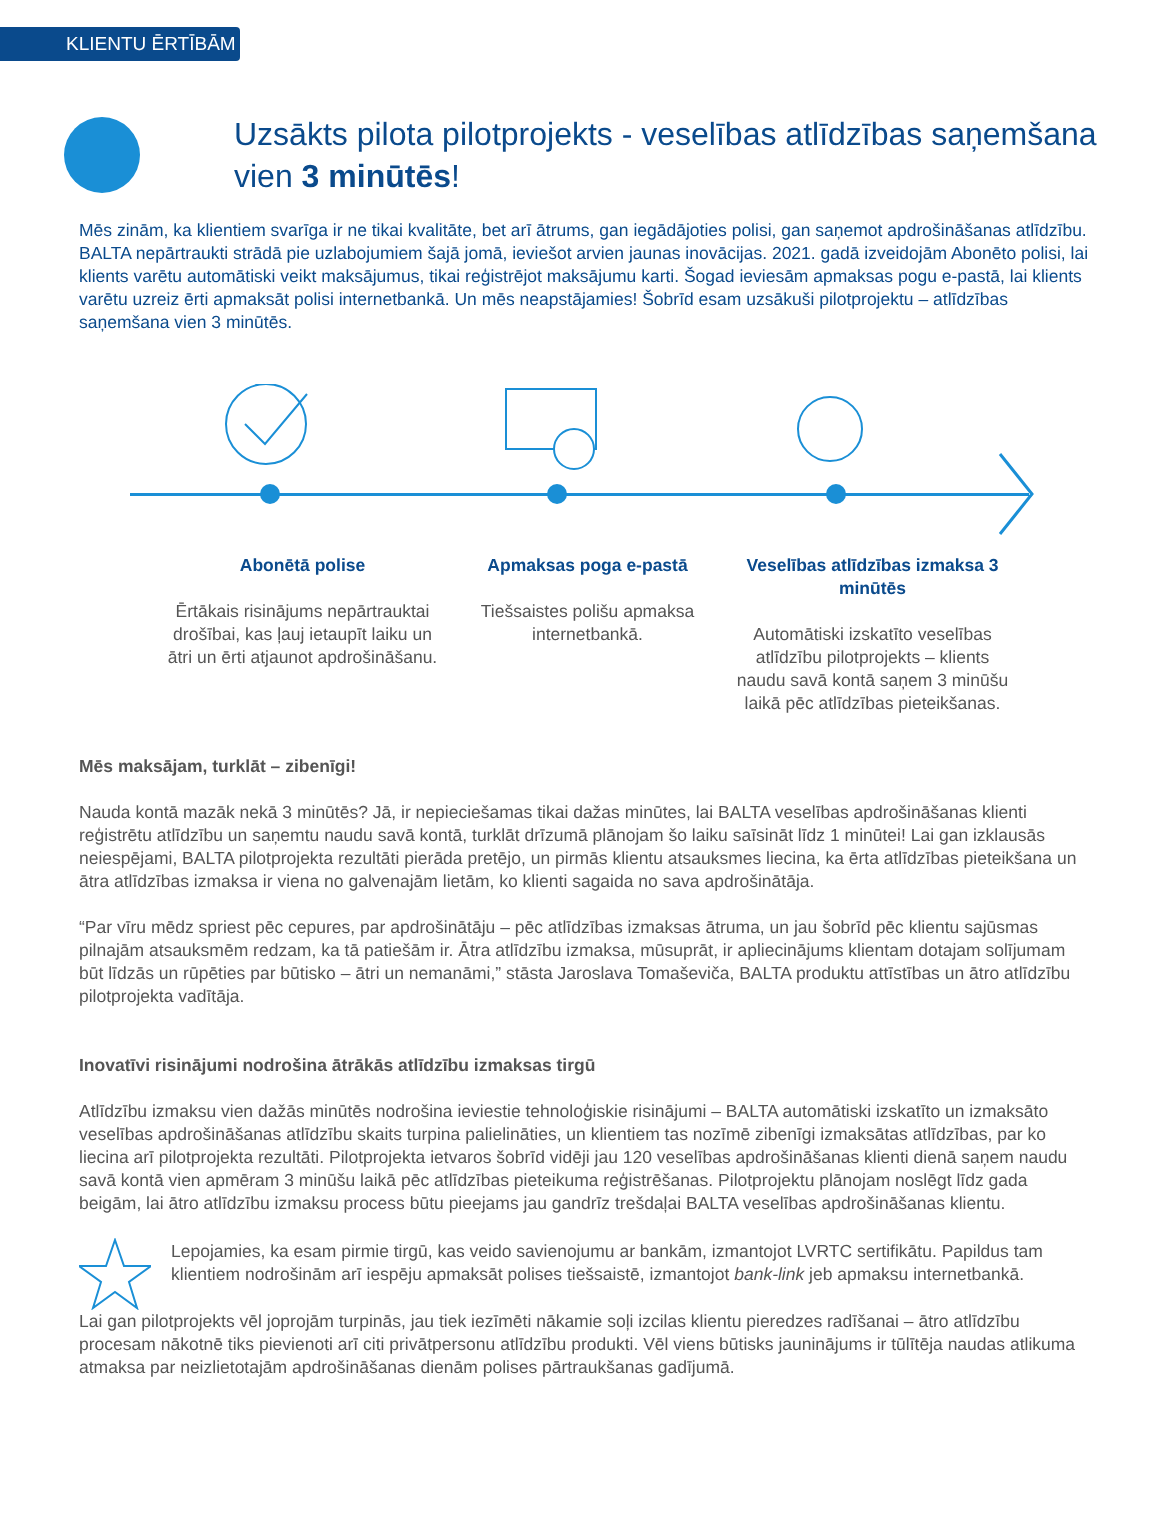KLIENTU ĒRTĪBĀM
Uzsākts pilota pilotprojekts - veselības atlīdzības saņemšana vien 3 minūtēs!
Mēs zinām, ka klientiem svarīga ir ne tikai kvalitāte, bet arī ātrums, gan iegādājoties polisi, gan saņemot apdrošināšanas atlīdzību. BALTA nepārtraukti strādā pie uzlabojumiem šajā jomā, ieviešot arvien jaunas inovācijas. 2021. gadā izveidojām Abonēto polisi, lai klients varētu automātiski veikt maksājumus, tikai reģistrējot maksājumu karti. Šogad ieviesām apmaksas pogu e-pastā, lai klients varētu uzreiz ērti apmaksāt polisi internetbankā. Un mēs neapstājamies! Šobrīd esam uzsākuši pilotprojektu – atlīdzības saņemšana vien 3 minūtēs.
Abonētā polise
Ērtākais risinājums nepārtrauktai drošībai, kas ļauj ietaupīt laiku un ātri un ērti atjaunot apdrošināšanu.
Apmaksas poga e-pastā
Tiešsaistes polišu apmaksa internetbankā.
Veselības atlīdzības izmaksa 3 minūtēs
Automātiski izskatīto veselības atlīdzību pilotprojekts – klients naudu savā kontā saņem 3 minūšu laikā pēc atlīdzības pieteikšanas.
Mēs maksājam, turklāt – zibenīgi!
Nauda kontā mazāk nekā 3 minūtēs? Jā, ir nepieciešamas tikai dažas minūtes, lai BALTA veselības apdrošināšanas klienti reģistrētu atlīdzību un saņemtu naudu savā kontā, turklāt drīzumā plānojam šo laiku saīsināt līdz 1 minūtei! Lai gan izklausās neiespējami, BALTA pilotprojekta rezultāti pierāda pretējo, un pirmās klientu atsauksmes liecina, ka ērta atlīdzības pieteikšana un ātra atlīdzības izmaksa ir viena no galvenajām lietām, ko klienti sagaida no sava apdrošinātāja.
“Par vīru mēdz spriest pēc cepures, par apdrošinātāju – pēc atlīdzības izmaksas ātruma, un jau šobrīd pēc klientu sajūsmas pilnajām atsauksmēm redzam, ka tā patiešām ir. Ātra atlīdzību izmaksa, mūsuprāt, ir apliecinājums klientam dotajam solījumam būt līdzās un rūpēties par būtisko – ātri un nemanāmi,” stāsta Jaroslava Tomaševiča, BALTA produktu attīstības un ātro atlīdzību pilotprojekta vadītāja.
Inovatīvi risinājumi nodrošina ātrākās atlīdzību izmaksas tirgū
Atlīdzību izmaksu vien dažās minūtēs nodrošina ieviestie tehnoloģiskie risinājumi – BALTA automātiski izskatīto un izmaksāto veselības apdrošināšanas atlīdzību skaits turpina palielināties, un klientiem tas nozīmē zibenīgi izmaksātas atlīdzības, par ko liecina arī pilotprojekta rezultāti. Pilotprojekta ietvaros šobrīd vidēji jau 120 veselības apdrošināšanas klienti dienā saņem naudu savā kontā vien apmēram 3 minūšu laikā pēc atlīdzības pieteikuma reģistrēšanas. Pilotprojektu plānojam noslēgt līdz gada beigām, lai ātro atlīdzību izmaksu process būtu pieejams jau gandrīz trešdaļai BALTA veselības apdrošināšanas klientu.
Lepojamies, ka esam pirmie tirgū, kas veido savienojumu ar bankām, izmantojot LVRTC sertifikātu. Papildus tam klientiem nodrošinām arī iespēju apmaksāt polises tiešsaistē, izmantojot bank-link jeb apmaksu internetbankā.
Lai gan pilotprojekts vēl joprojām turpinās, jau tiek iezīmēti nākamie soļi izcilas klientu pieredzes radīšanai – ātro atlīdzību procesam nākotnē tiks pievienoti arī citi privātpersonu atlīdzību produkti. Vēl viens būtisks jauninājums ir tūlītēja naudas atlikuma atmaksa par neizlietotajām apdrošināšanas dienām polises pārtraukšanas gadījumā.